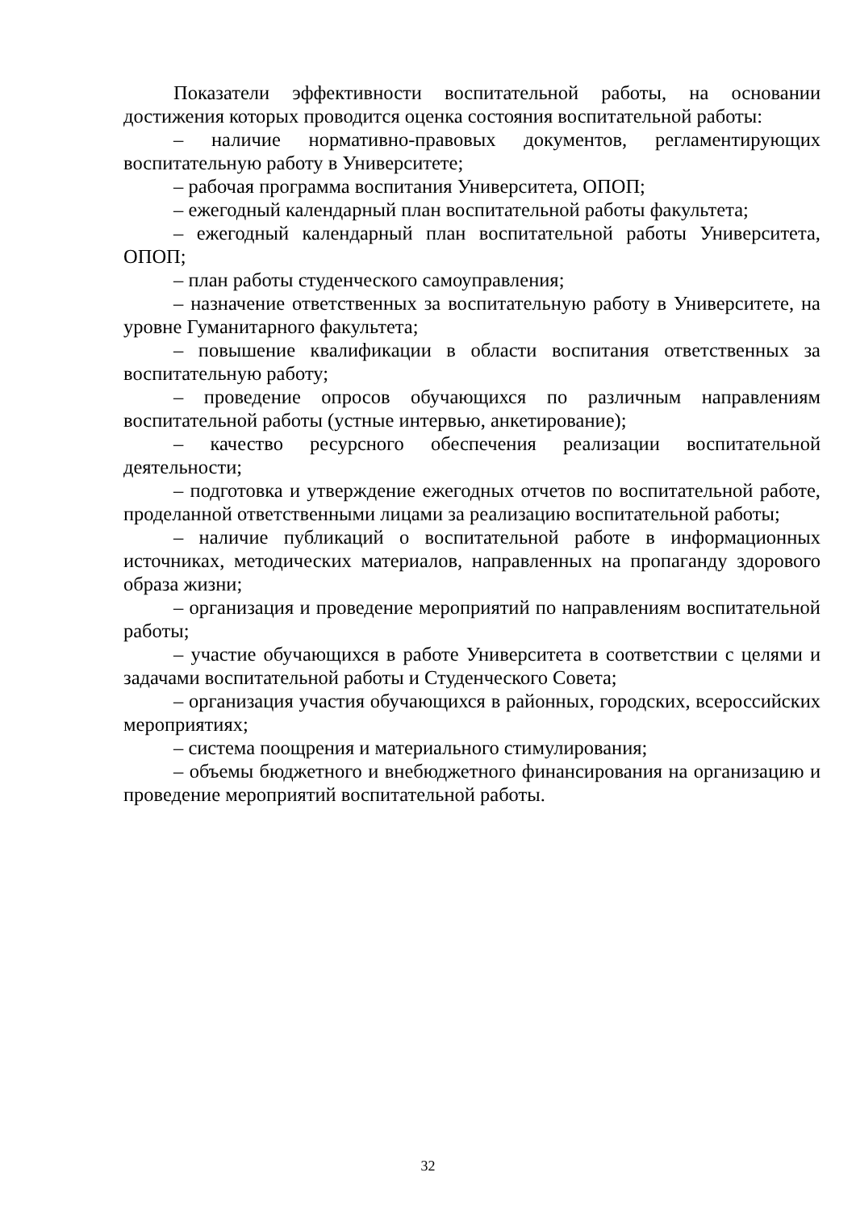Показатели эффективности воспитательной работы, на основании достижения которых проводится оценка состояния воспитательной работы:
– наличие нормативно-правовых документов, регламентирующих воспитательную работу в Университете;
– рабочая программа воспитания Университета, ОПОП;
– ежегодный календарный план воспитательной работы факультета;
– ежегодный календарный план воспитательной работы Университета, ОПОП;
– план работы студенческого самоуправления;
– назначение ответственных за воспитательную работу в Университете, на уровне Гуманитарного факультета;
– повышение квалификации в области воспитания ответственных за воспитательную работу;
– проведение опросов обучающихся по различным направлениям воспитательной работы (устные интервью, анкетирование);
– качество ресурсного обеспечения реализации воспитательной деятельности;
– подготовка и утверждение ежегодных отчетов по воспитательной работе, проделанной ответственными лицами за реализацию воспитательной работы;
– наличие публикаций о воспитательной работе в информационных источниках, методических материалов, направленных на пропаганду здорового образа жизни;
– организация и проведение мероприятий по направлениям воспитательной работы;
– участие обучающихся в работе Университета в соответствии с целями и задачами воспитательной работы и Студенческого Совета;
– организация участия обучающихся в районных, городских, всероссийских мероприятиях;
– система поощрения и материального стимулирования;
– объемы бюджетного и внебюджетного финансирования на организацию и проведение мероприятий воспитательной работы.
32